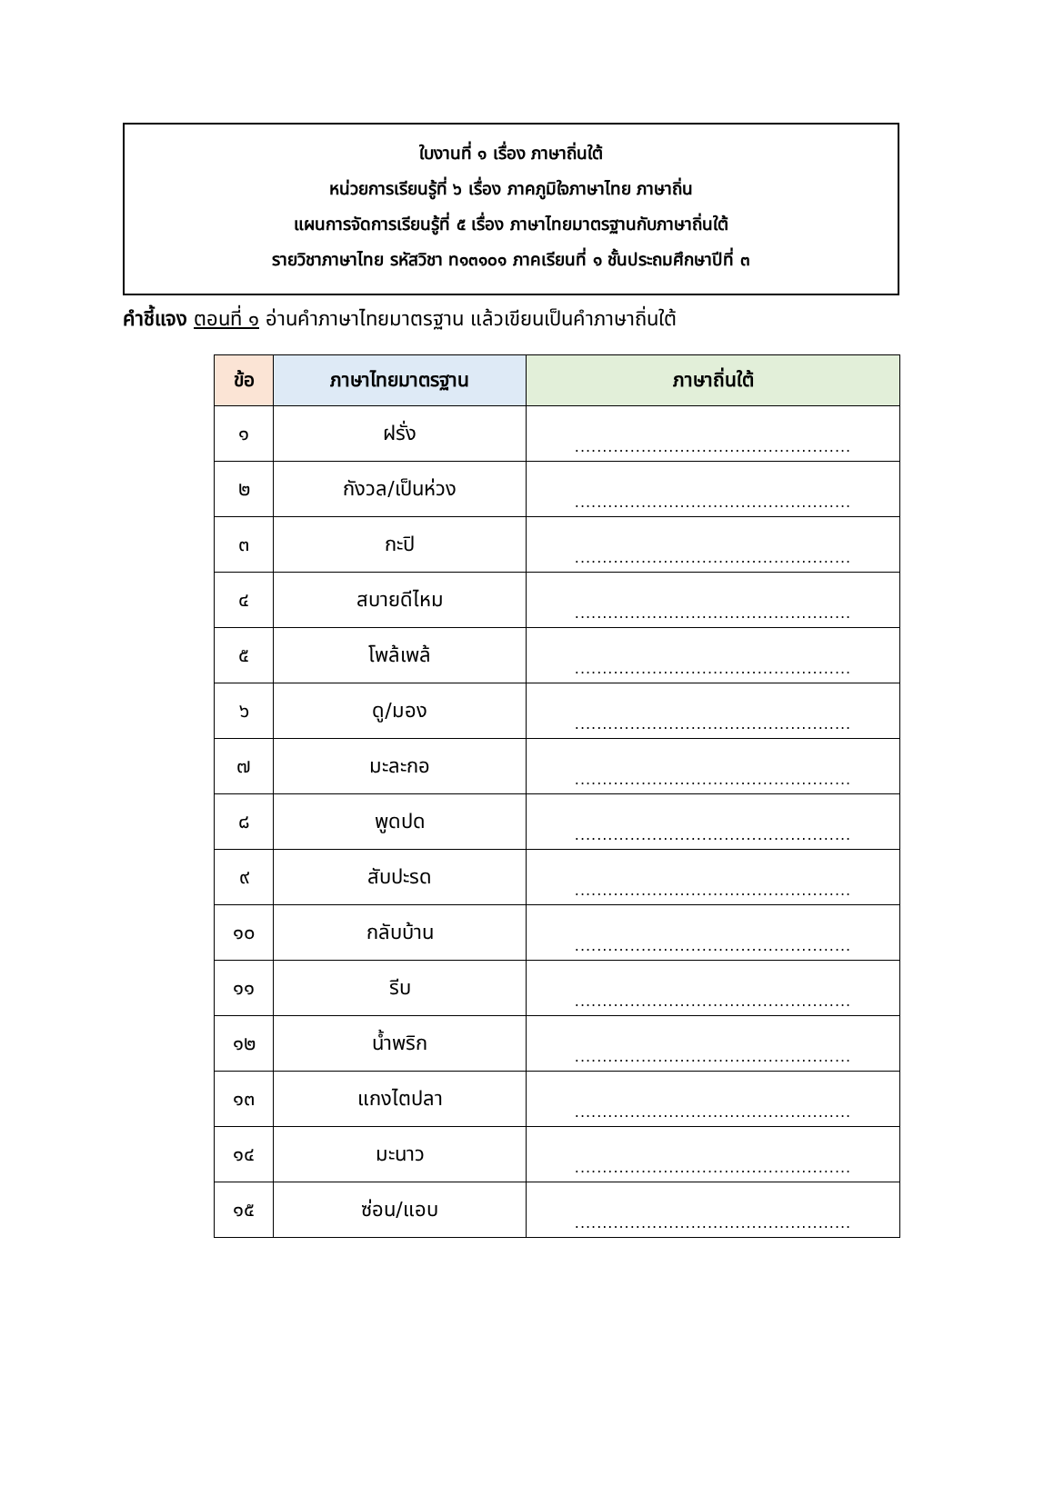ใบงานที่ ๑ เรื่อง ภาษาถิ่นใต้
หน่วยการเรียนรู้ที่ ๖ เรื่อง ภาคภูมิใจภาษาไทย ภาษาถิ่น
แผนการจัดการเรียนรู้ที่ ๕ เรื่อง ภาษาไทยมาตรฐานกับภาษาถิ่นใต้
รายวิชาภาษาไทย รหัสวิชา ท๑๓๑๐๑ ภาคเรียนที่ ๑ ชั้นประถมศึกษาปีที่ ๓
คำชี้แจง ตอนที่ ๑ อ่านคำภาษาไทยมาตรฐาน แล้วเขียนเป็นคำภาษาถิ่นใต้
| ข้อ | ภาษาไทยมาตรฐาน | ภาษาถิ่นใต้ |
| --- | --- | --- |
| ๑ | ฝรั่ง | .................................................. |
| ๒ | กังวล/เป็นห่วง | .................................................. |
| ๓ | กะปิ | .................................................. |
| ๔ | สบายดีไหม | .................................................. |
| ๕ | โพล้เพล้ | .................................................. |
| ๖ | ดู/มอง | .................................................. |
| ๗ | มะละกอ | .................................................. |
| ๘ | พูดปด | .................................................. |
| ๙ | สับปะรด | .................................................. |
| ๑๐ | กลับบ้าน | .................................................. |
| ๑๑ | รีบ | .................................................. |
| ๑๒ | น้ำพริก | .................................................. |
| ๑๓ | แกงไตปลา | .................................................. |
| ๑๔ | มะนาว | .................................................. |
| ๑๕ | ซ่อน/แอบ | .................................................. |